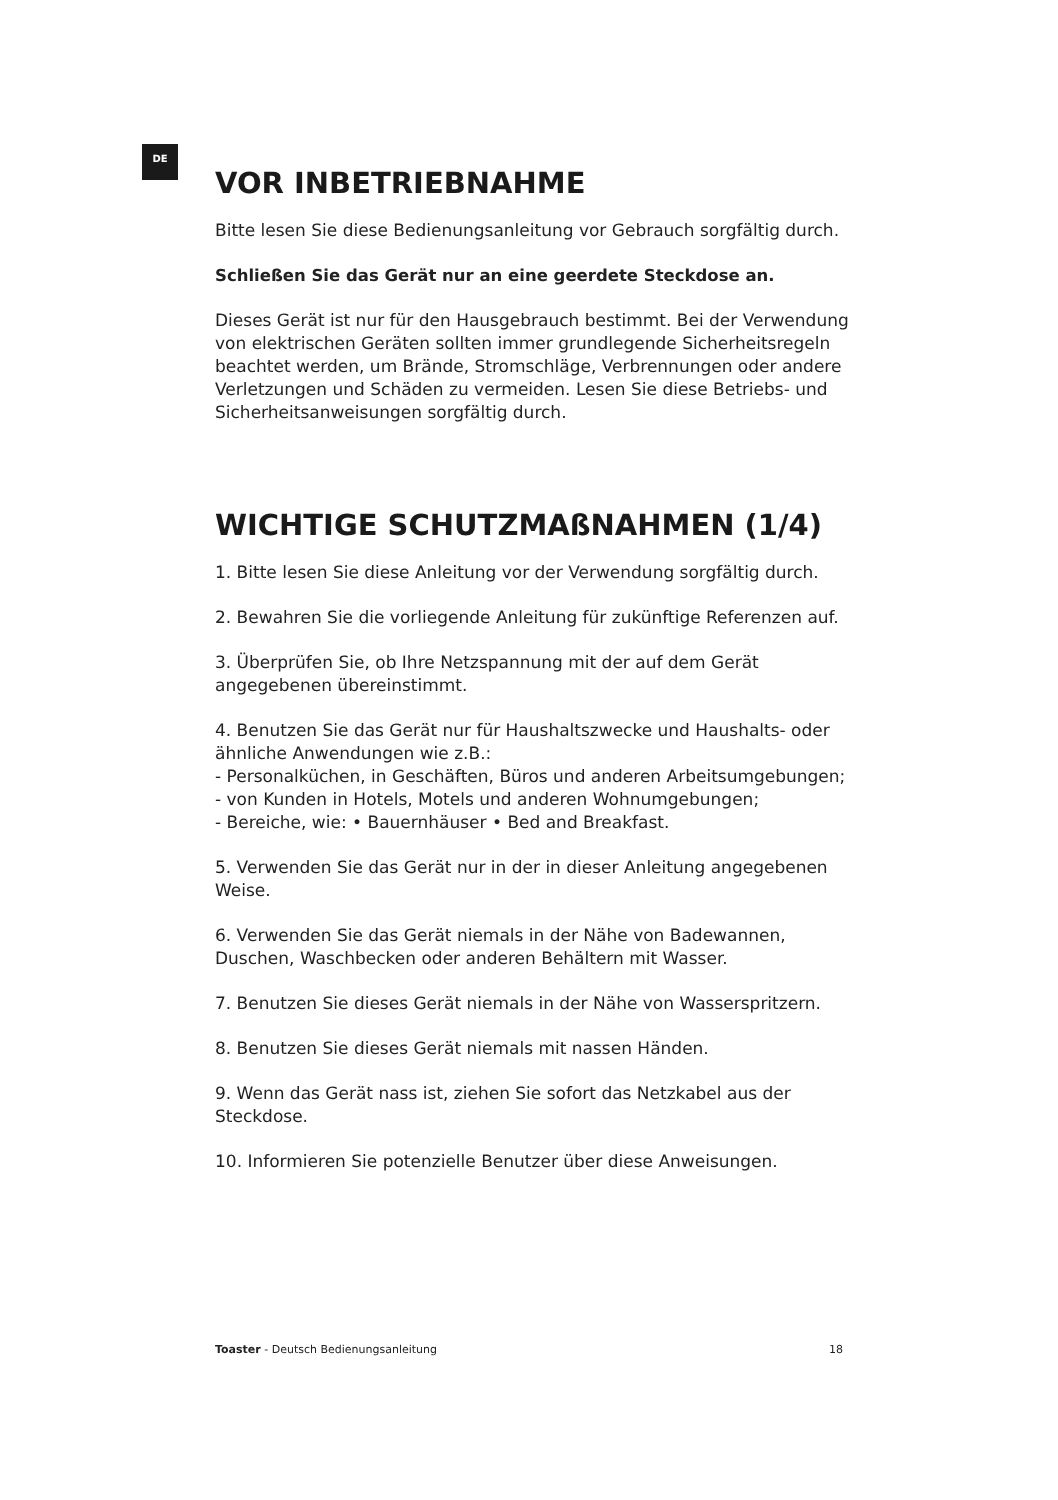DE
VOR INBETRIEBNAHME
Bitte lesen Sie diese Bedienungsanleitung vor Gebrauch sorgfältig durch.
Schließen Sie das Gerät nur an eine geerdete Steckdose an.
Dieses Gerät ist nur für den Hausgebrauch bestimmt. Bei der Verwendung von elektrischen Geräten sollten immer grundlegende Sicherheitsregeln beachtet werden, um Brände, Stromschläge, Verbrennungen oder andere Verletzungen und Schäden zu vermeiden. Lesen Sie diese Betriebs- und Sicherheitsanweisungen sorgfältig durch.
WICHTIGE SCHUTZMAßNAHMEN (1/4)
1. Bitte lesen Sie diese Anleitung vor der Verwendung sorgfältig durch.
2. Bewahren Sie die vorliegende Anleitung für zukünftige Referenzen auf.
3. Überprüfen Sie, ob Ihre Netzspannung mit der auf dem Gerät angegebenen übereinstimmt.
4. Benutzen Sie das Gerät nur für Haushaltszwecke und Haushalts- oder ähnliche Anwendungen wie z.B.:
- Personalküchen, in Geschäften, Büros und anderen Arbeitsumgebungen;
- von Kunden in Hotels, Motels und anderen Wohnumgebungen;
- Bereiche, wie: • Bauernhäuser • Bed and Breakfast.
5. Verwenden Sie das Gerät nur in der in dieser Anleitung angegebenen Weise.
6. Verwenden Sie das Gerät niemals in der Nähe von Badewannen, Duschen, Waschbecken oder anderen Behältern mit Wasser.
7. Benutzen Sie dieses Gerät niemals in der Nähe von Wasserspritzern.
8. Benutzen Sie dieses Gerät niemals mit nassen Händen.
9. Wenn das Gerät nass ist, ziehen Sie sofort das Netzkabel aus der Steckdose.
10. Informieren Sie potenzielle Benutzer über diese Anweisungen.
Toaster - Deutsch Bedienungsanleitung 18